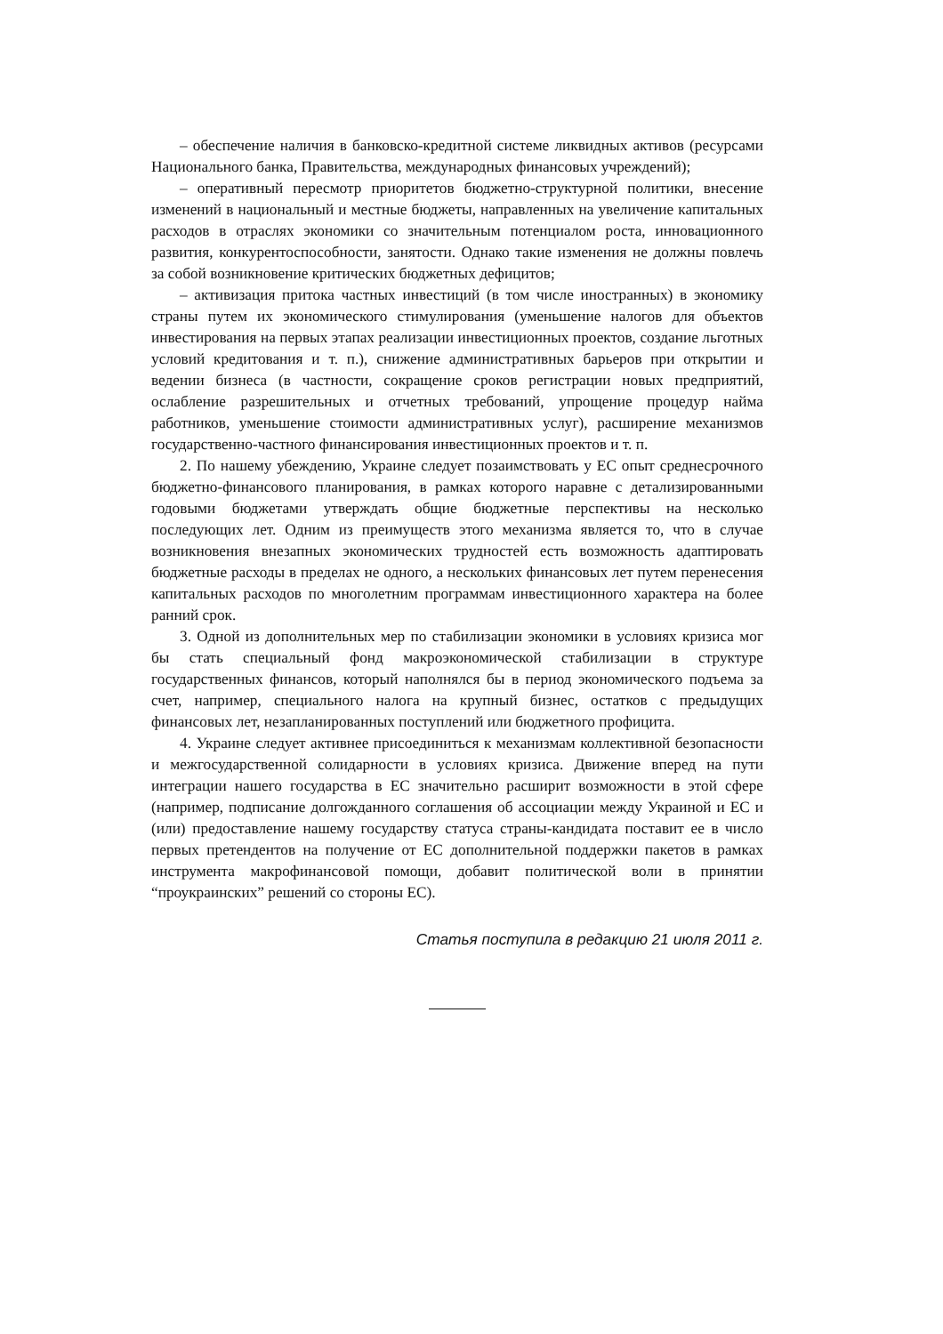– обеспечение наличия в банковско-кредитной системе ликвидных активов (ресурсами Национального банка, Правительства, международных финансовых учреждений);
– оперативный пересмотр приоритетов бюджетно-структурной политики, внесение изменений в национальный и местные бюджеты, направленных на увеличение капитальных расходов в отраслях экономики со значительным потенциалом роста, инновационного развития, конкурентоспособности, занятости. Однако такие изменения не должны повлечь за собой возникновение критических бюджетных дефицитов;
– активизация притока частных инвестиций (в том числе иностранных) в экономику страны путем их экономического стимулирования (уменьшение налогов для объектов инвестирования на первых этапах реализации инвестиционных проектов, создание льготных условий кредитования и т. п.), снижение административных барьеров при открытии и ведении бизнеса (в частности, сокращение сроков регистрации новых предприятий, ослабление разрешительных и отчетных требований, упрощение процедур найма работников, уменьшение стоимости административных услуг), расширение механизмов государственно-частного финансирования инвестиционных проектов и т. п.
2. По нашему убеждению, Украине следует позаимствовать у ЕС опыт среднесрочного бюджетно-финансового планирования, в рамках которого наравне с детализированными годовыми бюджетами утверждать общие бюджетные перспективы на несколько последующих лет. Одним из преимуществ этого механизма является то, что в случае возникновения внезапных экономических трудностей есть возможность адаптировать бюджетные расходы в пределах не одного, а нескольких финансовых лет путем перенесения капитальных расходов по многолетним программам инвестиционного характера на более ранний срок.
3. Одной из дополнительных мер по стабилизации экономики в условиях кризиса мог бы стать специальный фонд макроэкономической стабилизации в структуре государственных финансов, который наполнялся бы в период экономического подъема за счет, например, специального налога на крупный бизнес, остатков с предыдущих финансовых лет, незапланированных поступлений или бюджетного профицита.
4. Украине следует активнее присоединиться к механизмам коллективной безопасности и межгосударственной солидарности в условиях кризиса. Движение вперед на пути интеграции нашего государства в ЕС значительно расширит возможности в этой сфере (например, подписание долгожданного соглашения об ассоциации между Украиной и ЕС и (или) предоставление нашему государству статуса страны-кандидата поставит ее в число первых претендентов на получение от ЕС дополнительной поддержки пакетов в рамках инструмента макрофинансовой помощи, добавит политической воли в принятии “проукраинских” решений со стороны ЕС).
Статья поступила в редакцию 21 июля 2011 г.